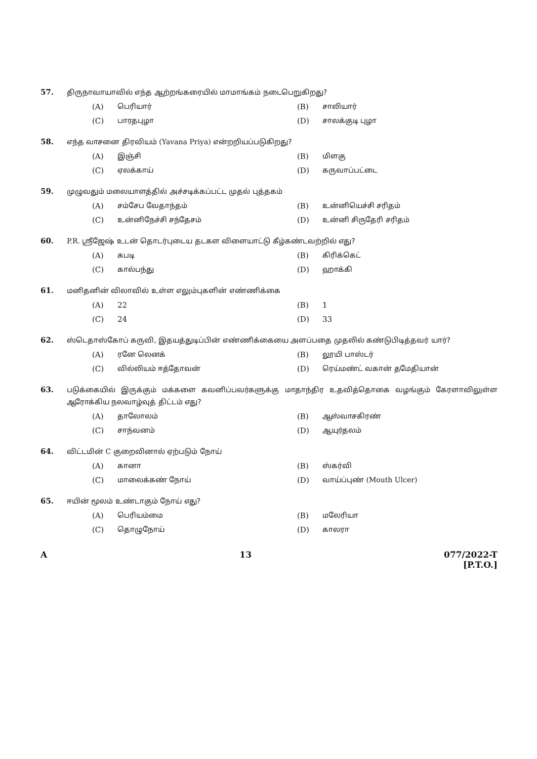57. திருநாவாயாவில் எந்த ஆற்றங்கரையில் மாமாங்கம் நடைபெறுகிறது?
(A) பெரியார்
(B) சாலியார்
(C) பாரதபுழா
(D) சாலக்குடி புழா
58. எந்த வாசனை திரவியம் (Yavana Priya) என்றறியப்படுகிறது?
(A) இஞ்சி
(B) மிளகு
(C) ஏலக்காய்
(D) கருவாப்பட்டை
59. முழுவதும் மலையாளத்தில் அச்சடிக்கப்பட்ட முதல் புத்தகம்
(A) சம்சேப வேதாந்தம்
(B) உன்னியெச்சி சரிதம்
(C) உன்னிநேச்சி சந்தேசம்
(D) உன்னி சிருதேரி சரிதம்
60. P.R. ஸ்ரீஜேஷ் உடன் தொடர்புடைய தடகள விளையாட்டு கீழ்கண்டவற்றில் எது?
(A) கபடி
(B) கிரிக்கெட்
(C) கால்பந்து
(D) ஹாக்கி
61. மனிதனின் விலாவில் உள்ள எலும்புகளின் எண்ணிக்கை
(A) 22
(B) 1
(C) 24
(D) 33
62. ஸ்டெதாஸ்கோப் கருவி, இதயத்துடிப்பின் எண்ணிக்கையை அளப்பதை முதலில் கண்டுபிடித்தவர் யார்?
(A) ரனே லெனக்
(B) லூயி பாஸ்டர்
(C) வில்லியம் ஈத்தோவன்
(D) ரெய்மண்ட் வகான் தமேதியான்
63. படுக்கையில் இருக்கும் மக்களை கவனிப்பவர்களுக்கு மாதாந்திர உதவித்தொகை வழங்கும் கேரளாவிலுள்ள ஆரோக்கிய நலவாழ்வுத் திட்டம் எது?
(A) தாலோலம்
(B) ஆஸ்வாசகிரண்
(C) சாந்வனம்
(D) ஆயுர்தலம்
64. விட்டமின் C குறைவினால் ஏற்படும் நோய்
(A) கானா
(B) ஸ்கர்வி
(C) மாலைக்கண் நோய்
(D) வாய்ப்புண் (Mouth Ulcer)
65. ஈயின் மூலம் உண்டாகும் நோய் எது?
(A) பெரியம்மை
(B) மலேரியா
(C) தொழுநோய்
(D) காலரா
A 13 077/2022-T
[P.T.O.]